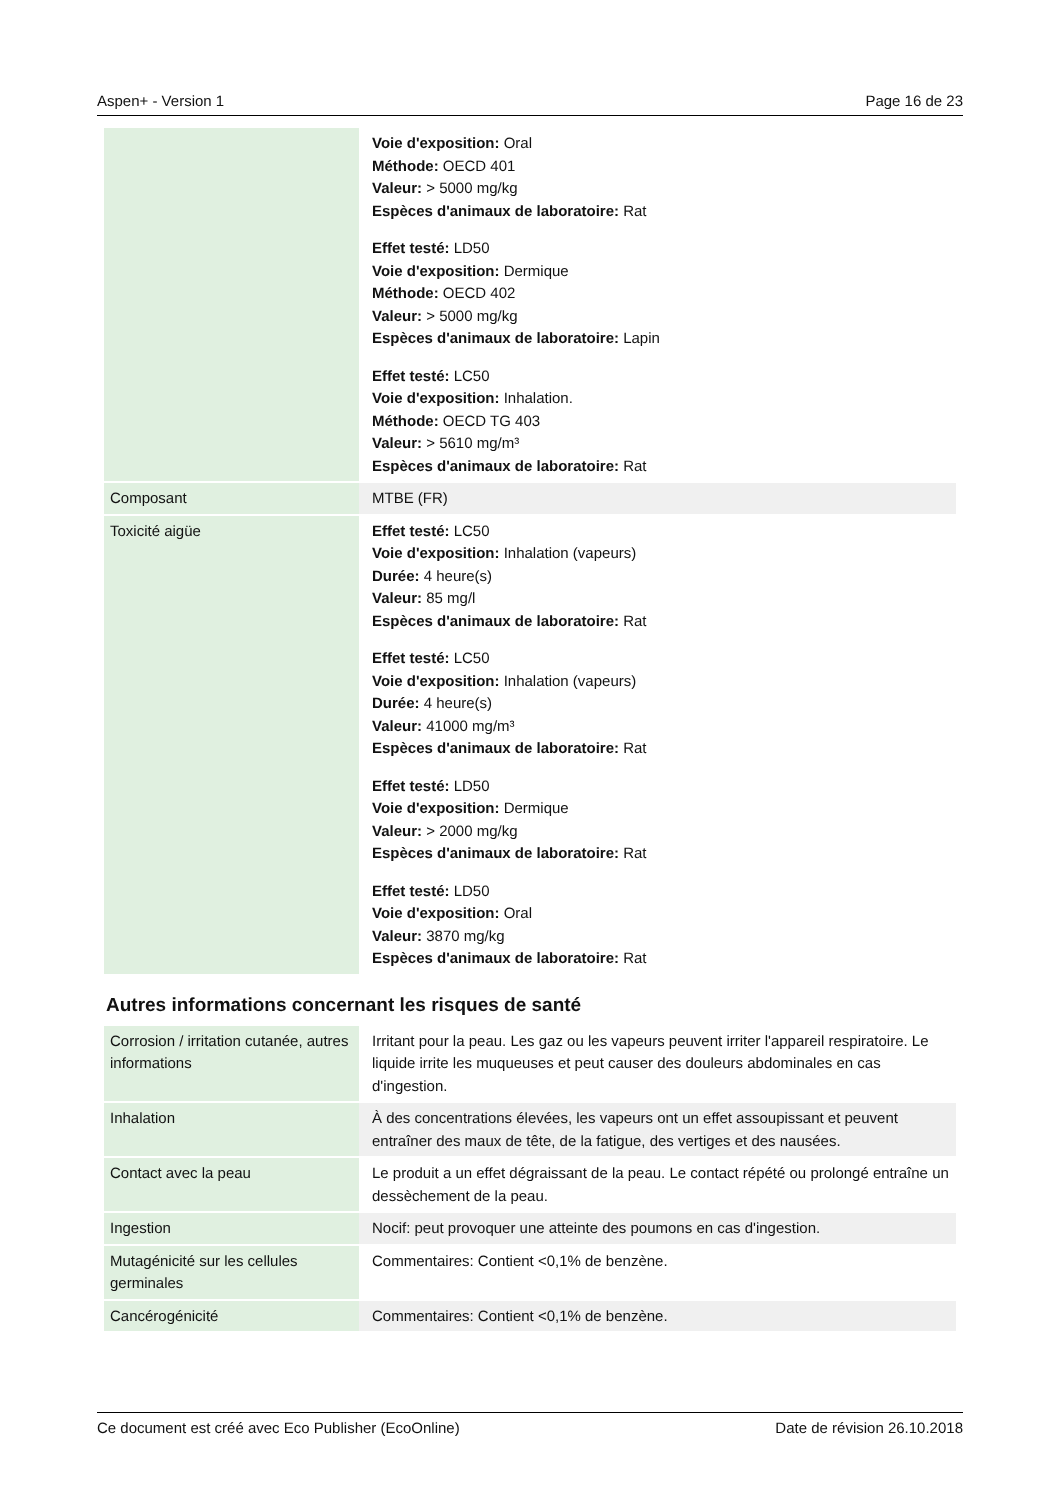Aspen+ - Version 1 Page 16 de 23
| | Voie d'exposition: Oral Méthode: OECD 401 Valeur: > 5000 mg/kg Espèces d'animaux de laboratoire: Rat Effet testé: LD50 Voie d'exposition: Dermique Méthode: OECD 402 Valeur: > 5000 mg/kg Espèces d'animaux de laboratoire: Lapin Effet testé: LC50 Voie d'exposition: Inhalation. Méthode: OECD TG 403 Valeur: > 5610 mg/m³ Espèces d'animaux de laboratoire: Rat |
| Composant | MTBE (FR) |
| Toxicité aigüe | Effet testé: LC50 Voie d'exposition: Inhalation (vapeurs) Durée: 4 heure(s) Valeur: 85 mg/l Espèces d'animaux de laboratoire: Rat Effet testé: LC50 Voie d'exposition: Inhalation (vapeurs) Durée: 4 heure(s) Valeur: 41000 mg/m³ Espèces d'animaux de laboratoire: Rat Effet testé: LD50 Voie d'exposition: Dermique Valeur: > 2000 mg/kg Espèces d'animaux de laboratoire: Rat Effet testé: LD50 Voie d'exposition: Oral Valeur: 3870 mg/kg Espèces d'animaux de laboratoire: Rat |
Autres informations concernant les risques de santé
| Corrosion / irritation cutanée, autres informations | Irritant pour la peau. Les gaz ou les vapeurs peuvent irriter l'appareil respiratoire. Le liquide irrite les muqueuses et peut causer des douleurs abdominales en cas d'ingestion. |
| Inhalation | À des concentrations élevées, les vapeurs ont un effet assoupissant et peuvent entraîner des maux de tête, de la fatigue, des vertiges et des nausées. |
| Contact avec la peau | Le produit a un effet dégraissant de la peau. Le contact répété ou prolongé entraîne un dessèchement de la peau. |
| Ingestion | Nocif: peut provoquer une atteinte des poumons en cas d'ingestion. |
| Mutagénicité sur les cellules germinales | Commentaires: Contient <0,1% de benzène. |
| Cancérogénicité | Commentaires: Contient <0,1% de benzène. |
Ce document est créé avec Eco Publisher (EcoOnline) Date de révision 26.10.2018